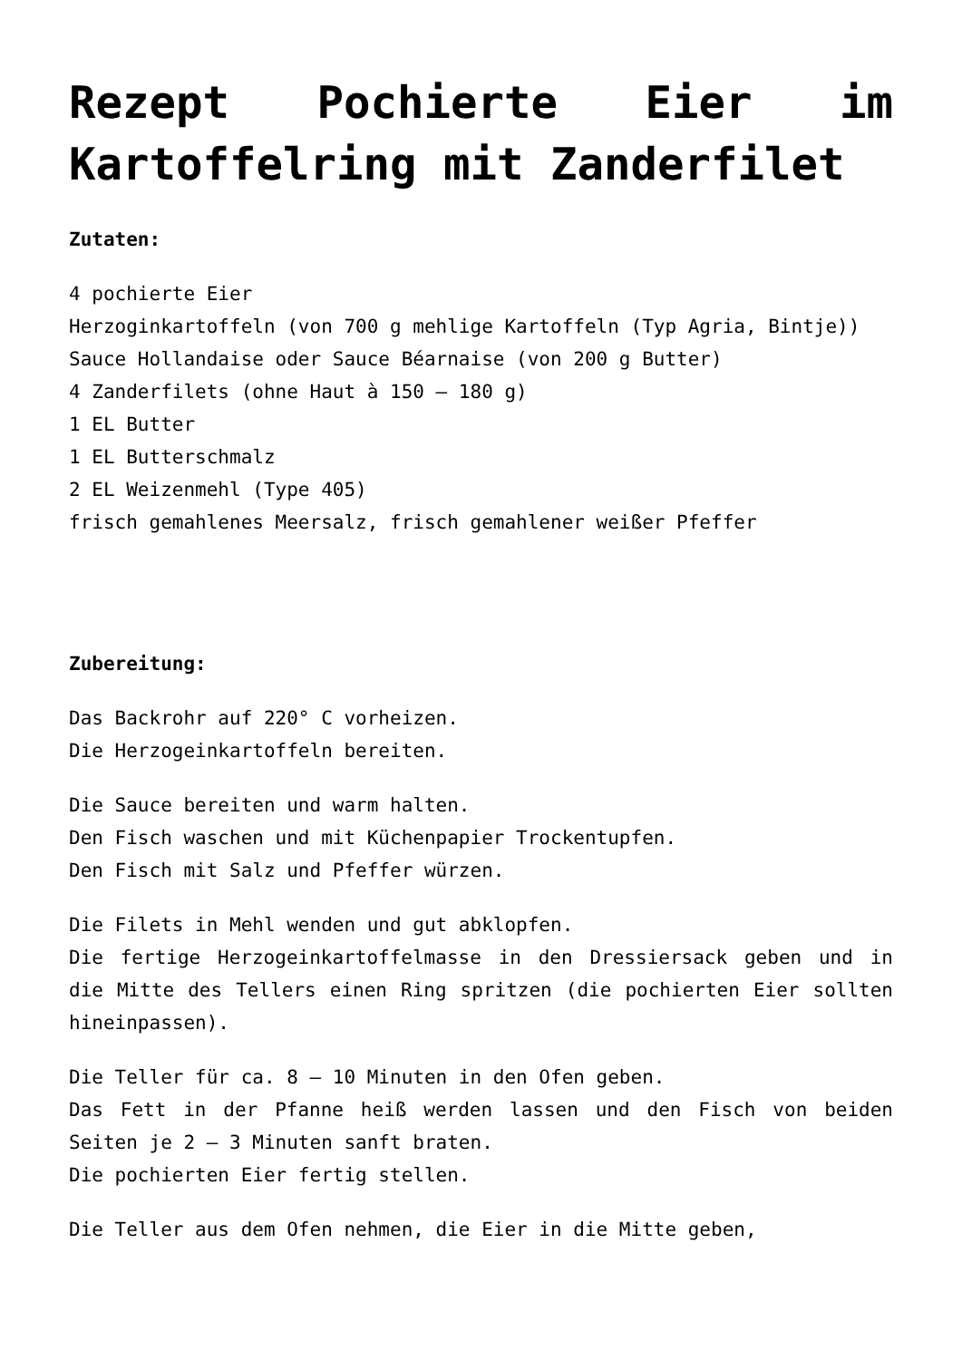Rezept Pochierte Eier im Kartoffelring mit Zanderfilet
Zutaten:
4 pochierte Eier
Herzoginkartoffeln (von 700 g mehlige Kartoffeln (Typ Agria, Bintje))
Sauce Hollandaise oder Sauce Béarnaise (von 200 g Butter)
4 Zanderfilets (ohne Haut à 150 – 180 g)
1 EL Butter
1 EL Butterschmalz
2 EL Weizenmehl (Type 405)
frisch gemahlenes Meersalz, frisch gemahlener weißer Pfeffer
Zubereitung:
Das Backrohr auf 220° C vorheizen.
Die Herzogeinkartoffeln bereiten.
Die Sauce bereiten und warm halten.
Den Fisch waschen und mit Küchenpapier Trockentupfen.
Den Fisch mit Salz und Pfeffer würzen.
Die Filets in Mehl wenden und gut abklopfen.
Die fertige Herzogeinkartoffelmasse in den Dressiersack geben und in die Mitte des Tellers einen Ring spritzen (die pochierten Eier sollten hineinpassen).
Die Teller für ca. 8 – 10 Minuten in den Ofen geben.
Das Fett in der Pfanne heiß werden lassen und den Fisch von beiden Seiten je 2 – 3 Minuten sanft braten.
Die pochierten Eier fertig stellen.
Die Teller aus dem Ofen nehmen, die Eier in die Mitte geben,